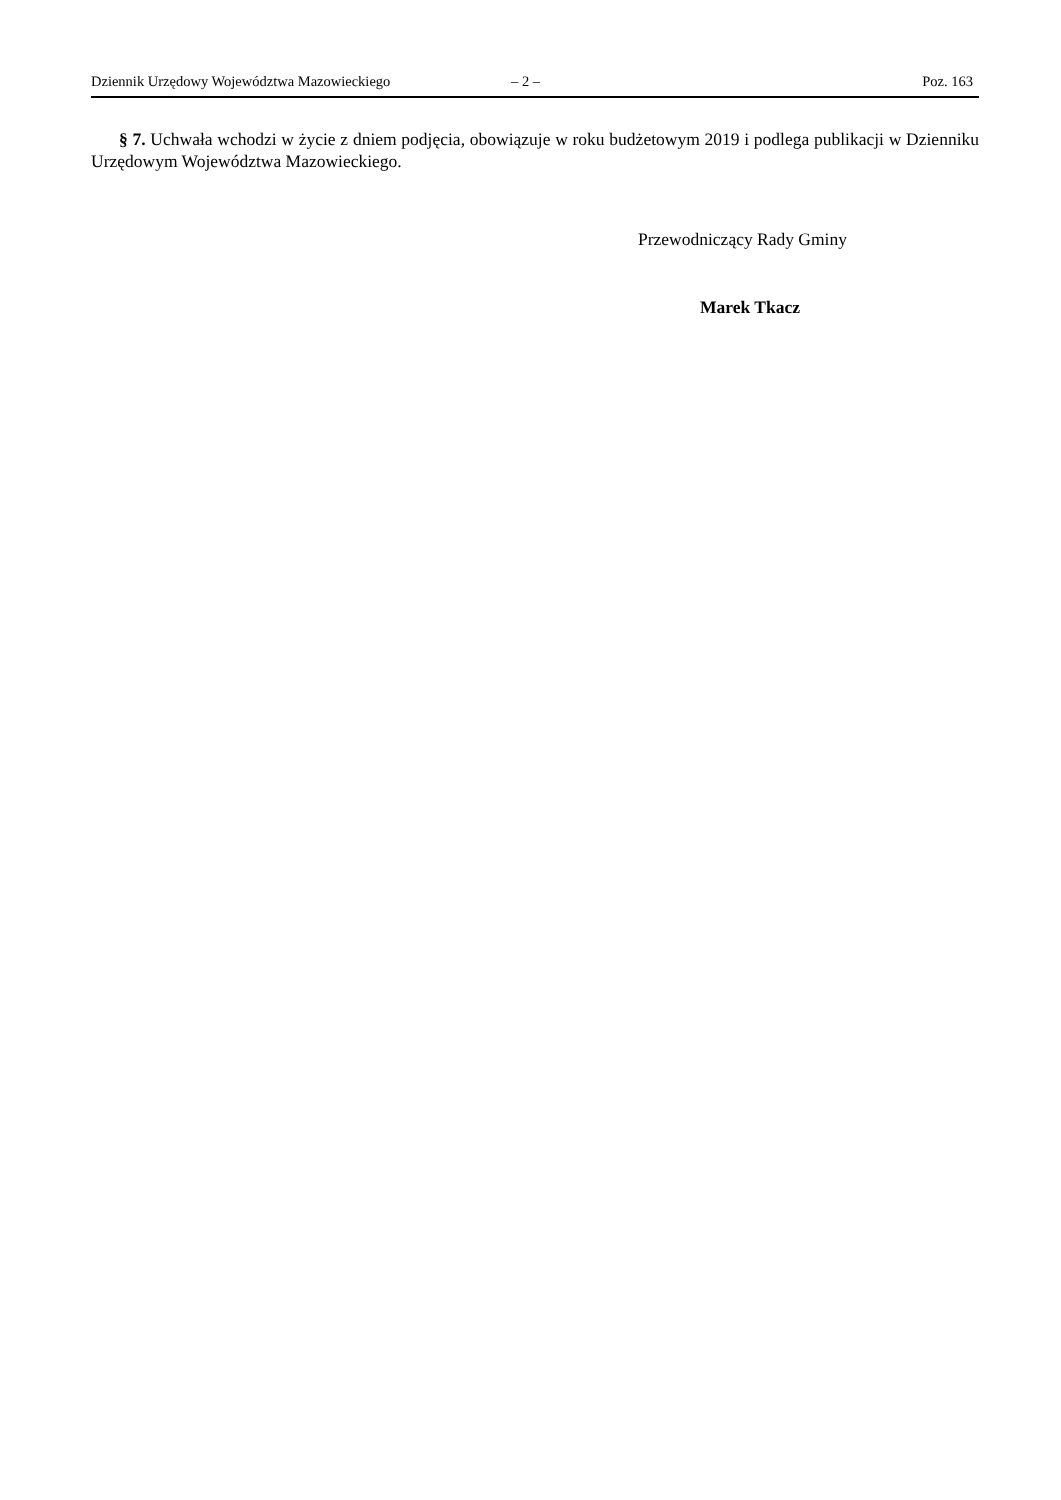Dziennik Urzędowy Województwa Mazowieckiego – 2 – Poz. 163
§ 7. Uchwała wchodzi w życie z dniem podjęcia, obowiązuje w roku budżetowym 2019 i podlega publikacji w Dzienniku Urzędowym Województwa Mazowieckiego.
Przewodniczący Rady Gminy
Marek Tkacz